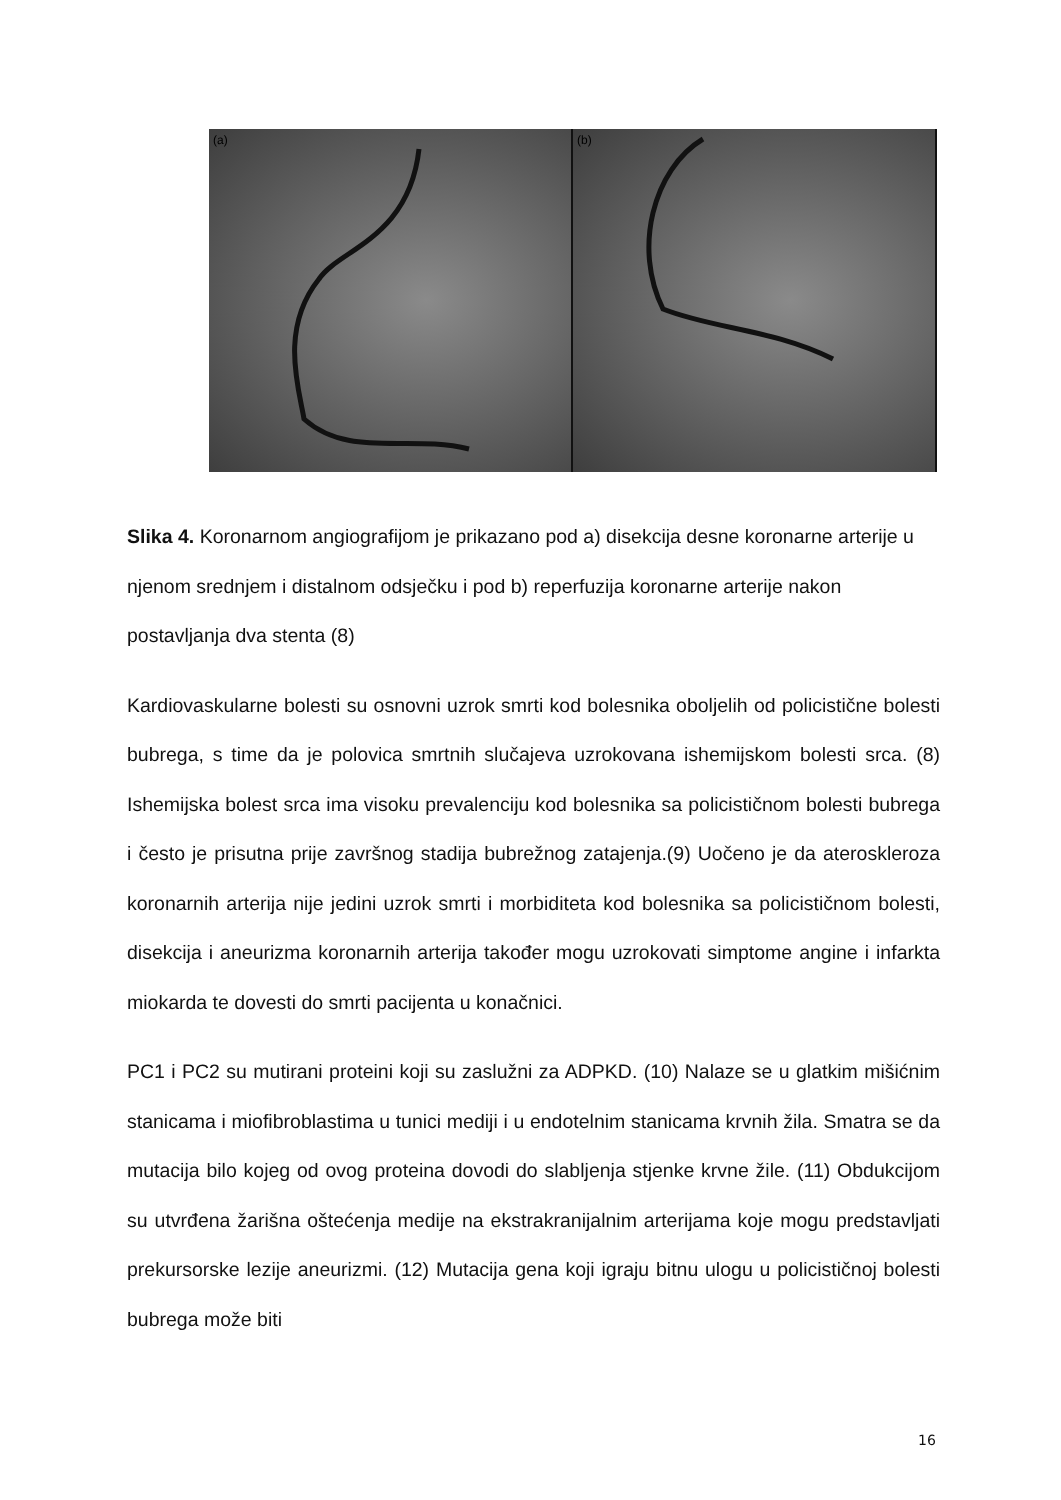(a)
(b)
Slika 4. Koronarnom angiografijom je prikazano pod a) disekcija desne koronarne arterije u njenom srednjem i distalnom odsječku i pod b) reperfuzija koronarne arterije nakon postavljanja dva stenta (8)
Kardiovaskularne bolesti su osnovni uzrok smrti kod bolesnika oboljelih od policistične bolesti bubrega, s time da je polovica smrtnih slučajeva uzrokovana ishemijskom bolesti srca. (8) Ishemijska bolest srca ima visoku prevalenciju kod bolesnika sa policističnom bolesti bubrega i često je prisutna prije završnog stadija bubrežnog zatajenja.(9) Uočeno je da ateroskleroza koronarnih arterija nije jedini uzrok smrti i morbiditeta kod bolesnika sa policističnom bolesti, disekcija i aneurizma koronarnih arterija također mogu uzrokovati simptome angine i infarkta miokarda te dovesti do smrti pacijenta u konačnici.
PC1 i PC2 su mutirani proteini koji su zaslužni za ADPKD. (10) Nalaze se u glatkim mišićnim stanicama i miofibroblastima u tunici mediji i u endotelnim stanicama krvnih žila. Smatra se da mutacija bilo kojeg od ovog proteina dovodi do slabljenja stjenke krvne žile. (11) Obdukcijom su utvrđena žarišna oštećenja medije na ekstrakranijalnim arterijama koje mogu predstavljati prekursorske lezije aneurizmi. (12) Mutacija gena koji igraju bitnu ulogu u policističnoj bolesti bubrega može biti
16